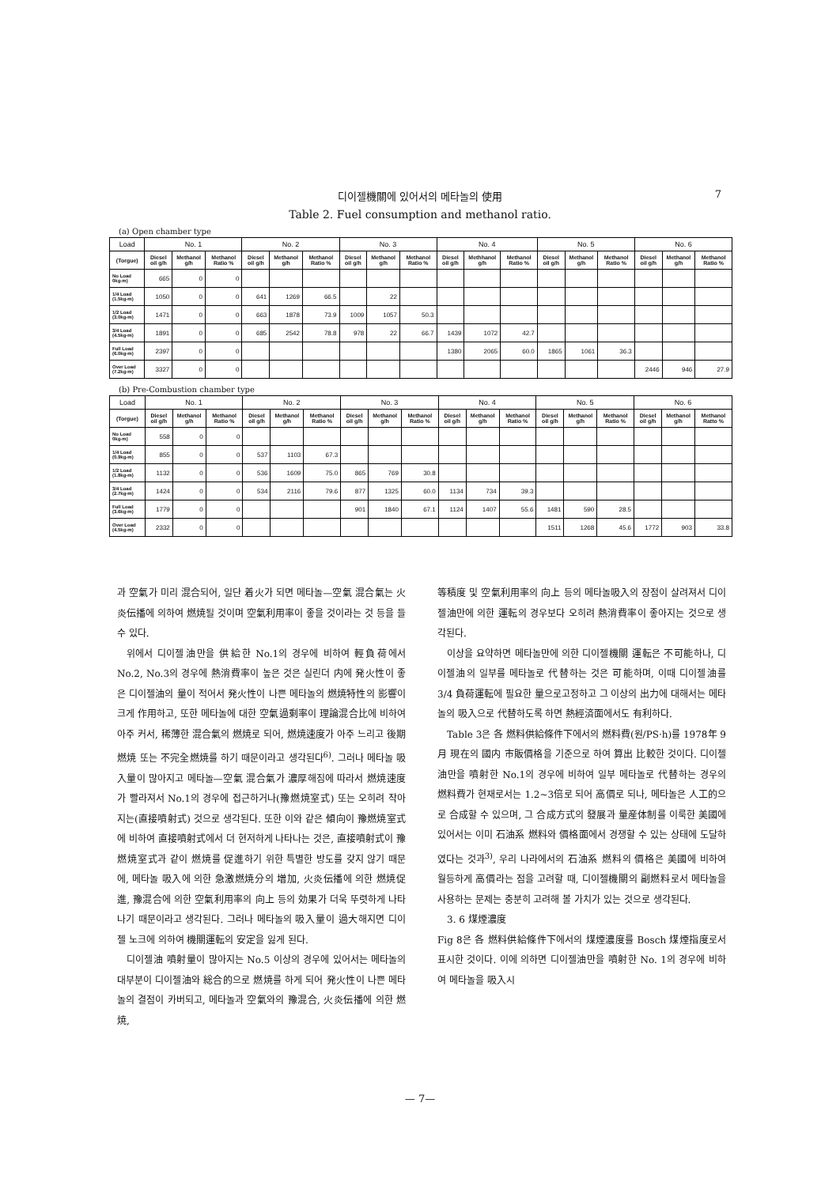디이젤機關에 있어서의 메타놀의 使用
7
Table 2. Fuel consumption and methanol ratio.
(a) Open chamber type
| Load | No. 1 | | | No. 2 | | | No. 3 | | | No. 4 | | | No. 5 | | | No. 6 | | |
| --- | --- | --- | --- | --- | --- | --- | --- | --- | --- | --- | --- | --- | --- | --- | --- | --- | --- | --- |
| (Torgue) | Diesel oil g/h | Methanol g/h | Methanol Ratio % | Diesel oil g/h | Methanol g/h | Methanol Ratio % | Diesel oil g/h | Methanol g/h | Methanol Ratio % | Diesel oil g/h | Methhanol g/h | Methanol Ratio % | Diesel oil g/h | Methanol g/h | Methanol Ratio % | Diesel oil g/h | Methanol g/h | Methanol Ratio % |
| No Load 0kg-m) | 665 | 0 | 0 | | | | | | | | | | | | | | | |
| 1/4 Load (1.5kg-m) | 1050 | 0 | 0 | 641 | 1269 | 66.5 | | 22 | | | | | | | | | | |
| 1/2 Load (3.0kg-m) | 1471 | 0 | 0 | 663 | 1878 | 73.9 | 1009 | 1057 | 50.3 | | | | | | | | | |
| 3/4 Load (4.5kg-m) | 1891 | 0 | 0 | 685 | 2542 | 78.8 | 978 | 22 | 66.7 | 1439 | 1072 | 42.7 | | | | | | |
| Full Load (6.0kg-m) | 2397 | 0 | 0 | | | | | | | 1380 | 2065 | 60.0 | 1865 | 1061 | 36.3 | | | |
| Over Load (7.2kg-m) | 3327 | 0 | 0 | | | | | | | | | | | | | 2446 | 946 | 27.9 |
(b) Pre-Combustion chamber type
| Load | No. 1 | | | No. 2 | | | No. 3 | | | No. 4 | | | No. 5 | | | No. 6 | | |
| --- | --- | --- | --- | --- | --- | --- | --- | --- | --- | --- | --- | --- | --- | --- | --- | --- | --- | --- |
| (Torgue) | Diesel oil g/h | Methanol g/h | Methanol Ratio % | Diesel oil g/h | Methanol g/h | Methanol Ratio % | Diesel oil g/h | Methanol g/h | Methanol Ratio % | Diesel oil g/h | Methanol g/h | Methanol Ratio % | Diesel oil g/h | Methanol g/h | Methanol Ratio % | Diesel oil g/h | Methanol g/h | Methanol Ratto % |
| No Load 0kg-m) | 558 | 0 | 0 | | | | | | | | | | | | | | | |
| 1/4 Load (0.9kg-m) | 855 | 0 | 0 | 537 | 1103 | 67.3 | | | | | | | | | | | | |
| 1/2 Load (1.8kg-m) | 1132 | 0 | 0 | 536 | 1609 | 75.0 | 865 | 769 | 30.8 | | | | | | | | | |
| 3/4 Load (2.7kg-m) | 1424 | 0 | 0 | 534 | 2116 | 79.6 | 877 | 1325 | 60.0 | 1134 | 734 | 39.3 | | | | | | |
| Full Load (3.6kg-m) | 1779 | 0 | 0 | | | | 901 | 1840 | 67.1 | 1124 | 1407 | 55.6 | 1481 | 590 | 28.5 | | | |
| Over Load (4.5kg-m) | 2332 | 0 | 0 | | | | | | | | | | 1511 | 1268 | 45.6 | 1772 | 903 | 33.8 |
과 空氣가 미리 混合되어, 일단 着火가 되면 메타놀—空氣 混合氣는 火炎伝播에 의하여 燃焼될 것이며 空氣利用率이 좋을 것이라는 것 등을 들 수 있다.
위에서 디이젤油만을 供給한 No.1의 경우에 비하여 輕負荷에서 No.2, No.3의 경우에 熱消費率이 높은 것은 실린더 内에 発火性이 좋은 디이젤油의 量이 적어서 発火性이 나쁜 메타놀의 燃焼特性의 影響이 크게 作用하고, 또한 메타놀에 대한 空氣過剩率이 理論混合比에 비하여 아주 커서, 稀薄한 混合氣의 燃焼로 되어, 燃焼速度가 아주 느리고 後期燃焼 또는 不完全燃焼를 하기 때문이라고 생각된다<sup>6)</sup>. 그러나 메타놀 吸入量이 많아지고 메타놀—空氣 混合氣가 濃厚해짐에 따라서 燃焼速度가 빨라져서 No.1의 경우에 접근하거나(豫燃焼室式) 또는 오히려 작아지는(直接噴射式) 것으로 생각된다. 또한 이와 같은 傾向이 豫燃焼室式에 비하여 直接噴射式에서 더 현저하게 나타나는 것은, 直接噴射式이 豫燃焼室式과 같이 燃焼를 促進하기 위한 특별한 방도를 갖지 않기 때문에, 메타놀 吸入에 의한 急激燃焼分의 増加, 火炎伝播에 의한 燃焼促進, 豫混合에 의한 空氣利用率의 向上 등의 効果가 더욱 뚜렷하게 나타나기 때문이라고 생각된다. 그러나 메타놀의 吸入量이 過大해지면 디이젤 노크에 의하여 機關運転의 安定을 잃게 된다.
디이젤油 噴射量이 많아지는 No.5 이상의 경우에 있어서는 메타놀의 대부분이 디이젤油와 総合的으로 燃焼를 하게 되어 発火性이 나쁜 메타놀의 결점이 카버되고, 메타놀과 空氣와의 豫混合, 火炎伝播에 의한 燃焼,
等積度 및 空氣利用率의 向上 등의 메타놀吸入의 장점이 살려져서 디이젤油만에 의한 運転의 경우보다 오히려 熱消費率이 좋아지는 것으로 생각된다.
이상을 요약하면 메타놀만에 의한 디이젤機關 運転은 不可能하나, 디이젤油의 일부를 메타놀로 代替하는 것은 可能하며, 이때 디이젤油를 3/4 負荷運転에 필요한 量으로고정하고 그 이상의 出力에 대해서는 메타놀의 吸入으로 代替하도록 하면 熱經済面에서도 有利하다.
Table 3은 各 燃料供給條件下에서의 燃料費(원/PS·h)를 1978年 9月 現在의 國内 市販價格을 기준으로 하여 算出 比較한 것이다. 디이젤油만을 噴射한 No.1의 경우에 비하여 일부 메타놀로 代替하는 경우의 燃料費가 현재로서는 1.2~3倍로 되어 高價로 되나, 메타놀은 人工的으로 合成할 수 있으며, 그 合成方式의 發展과 量産体制를 이룩한 美國에 있어서는 이미 石油系 燃料와 價格面에서 경쟁할 수 있는 상태에 도달하였다는 것과<sup>3)</sup>, 우리 나라에서의 石油系 燃料의 價格은 美國에 비하여 월등하게 高價라는 점을 고려할 때, 디이젤機關의 副燃料로서 메타놀을 사용하는 문제는 충분히 고려해 볼 가치가 있는 것으로 생각된다.
3. 6 煤煙濃度
Fig 8은 各 燃料供給條件下에서의 煤煙濃度를 Bosch 煤煙指度로서 표시한 것이다. 이에 의하면 디이젤油만을 噴射한 No. 1의 경우에 비하여 메타놀을 吸入시
— 7—